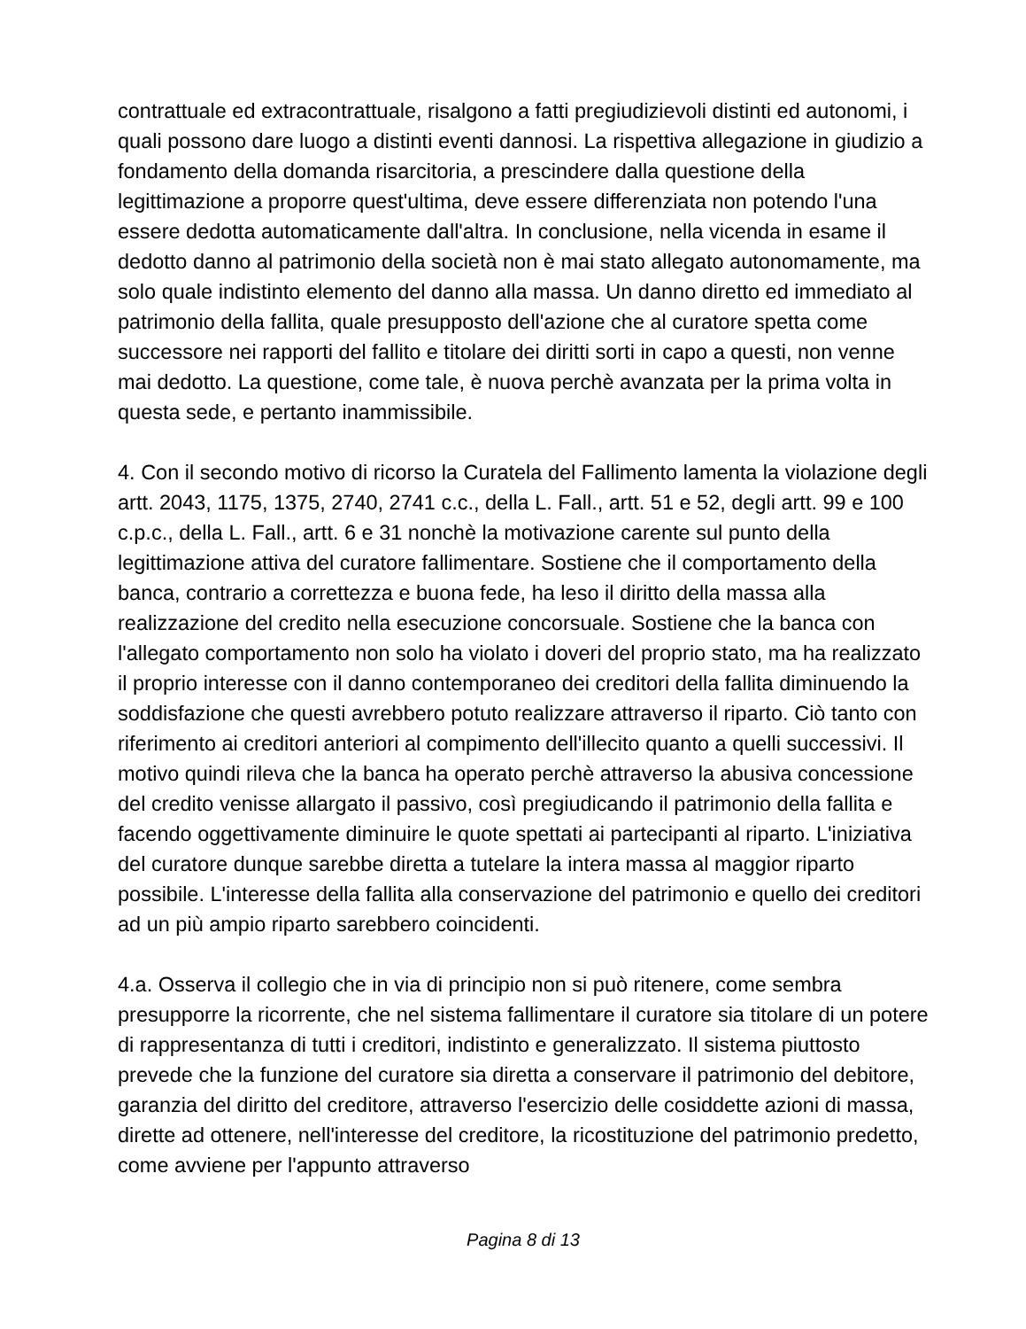contrattuale ed extracontrattuale, risalgono a fatti pregiudizievoli distinti ed autonomi, i quali possono dare luogo a distinti eventi dannosi. La rispettiva allegazione in giudizio a fondamento della domanda risarcitoria, a prescindere dalla questione della legittimazione a proporre quest'ultima, deve essere differenziata non potendo l'una essere dedotta automaticamente dall'altra. In conclusione, nella vicenda in esame il dedotto danno al patrimonio della società non è mai stato allegato autonomamente, ma solo quale indistinto elemento del danno alla massa. Un danno diretto ed immediato al patrimonio della fallita, quale presupposto dell'azione che al curatore spetta come successore nei rapporti del fallito e titolare dei diritti sorti in capo a questi, non venne mai dedotto. La questione, come tale, è nuova perchè avanzata per la prima volta in questa sede, e pertanto inammissibile.
4. Con il secondo motivo di ricorso la Curatela del Fallimento lamenta la violazione degli artt. 2043, 1175, 1375, 2740, 2741 c.c., della L. Fall., artt. 51 e 52, degli artt. 99 e 100 c.p.c., della L. Fall., artt. 6 e 31 nonchè la motivazione carente sul punto della legittimazione attiva del curatore fallimentare. Sostiene che il comportamento della banca, contrario a correttezza e buona fede, ha leso il diritto della massa alla realizzazione del credito nella esecuzione concorsuale. Sostiene che la banca con l'allegato comportamento non solo ha violato i doveri del proprio stato, ma ha realizzato il proprio interesse con il danno contemporaneo dei creditori della fallita diminuendo la soddisfazione che questi avrebbero potuto realizzare attraverso il riparto. Ciò tanto con riferimento ai creditori anteriori al compimento dell'illecito quanto a quelli successivi. Il motivo quindi rileva che la banca ha operato perchè attraverso la abusiva concessione del credito venisse allargato il passivo, così pregiudicando il patrimonio della fallita e facendo oggettivamente diminuire le quote spettati ai partecipanti al riparto. L'iniziativa del curatore dunque sarebbe diretta a tutelare la intera massa al maggior riparto possibile. L'interesse della fallita alla conservazione del patrimonio e quello dei creditori ad un più ampio riparto sarebbero coincidenti.
4.a. Osserva il collegio che in via di principio non si può ritenere, come sembra presupporre la ricorrente, che nel sistema fallimentare il curatore sia titolare di un potere di rappresentanza di tutti i creditori, indistinto e generalizzato. Il sistema piuttosto prevede che la funzione del curatore sia diretta a conservare il patrimonio del debitore, garanzia del diritto del creditore, attraverso l'esercizio delle cosiddette azioni di massa, dirette ad ottenere, nell'interesse del creditore, la ricostituzione del patrimonio predetto, come avviene per l'appunto attraverso
Pagina 8 di 13